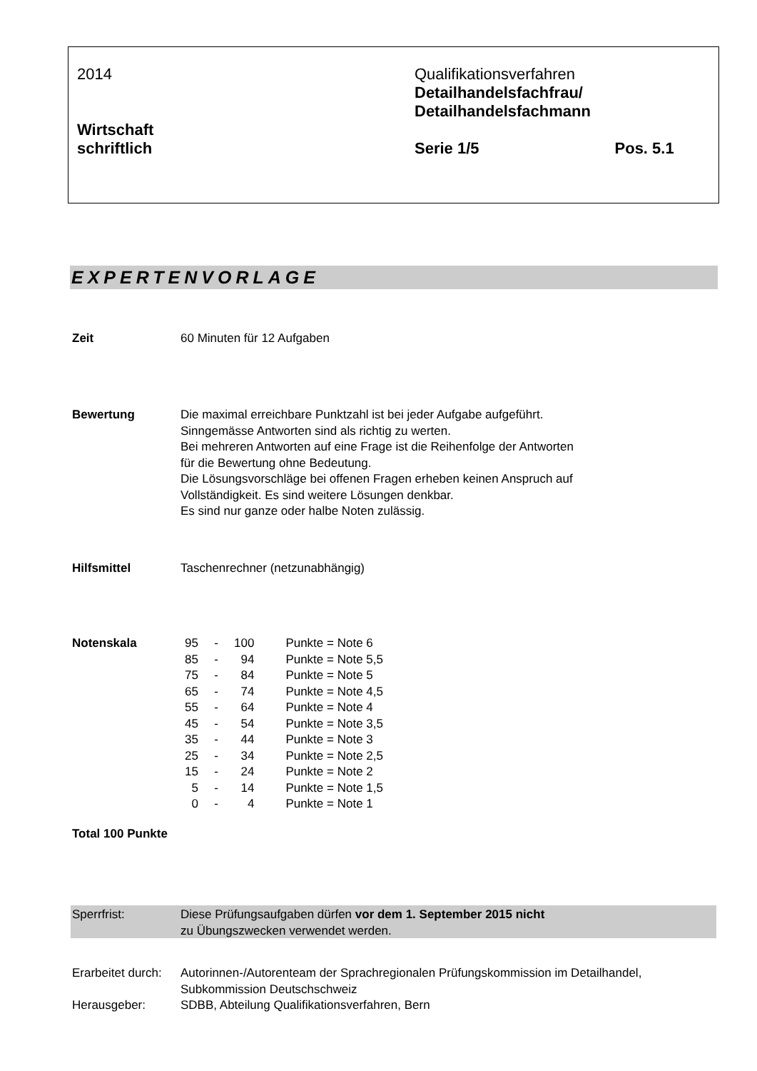2014
Wirtschaft
schriftlich
Qualifikationsverfahren
Detailhandelsfachfrau/
Detailhandelsfachmann
Serie 1/5 Pos. 5.1
EXPERTENVORLAGE
Zeit 60 Minuten für 12 Aufgaben
Bewertung Die maximal erreichbare Punktzahl ist bei jeder Aufgabe aufgeführt.
Sinngemässe Antworten sind als richtig zu werten.
Bei mehreren Antworten auf eine Frage ist die Reihenfolge der Antworten
für die Bewertung ohne Bedeutung.
Die Lösungsvorschläge bei offenen Fragen erheben keinen Anspruch auf
Vollständigkeit. Es sind weitere Lösungen denkbar.
Es sind nur ganze oder halbe Noten zulässig.
Hilfsmittel Taschenrechner (netzunabhängig)
Notenskala
| 95 | - | 100 | Punkte = Note 6 |
| 85 | - | 94 | Punkte = Note 5,5 |
| 75 | - | 84 | Punkte = Note 5 |
| 65 | - | 74 | Punkte = Note 4,5 |
| 55 | - | 64 | Punkte = Note 4 |
| 45 | - | 54 | Punkte = Note 3,5 |
| 35 | - | 44 | Punkte = Note 3 |
| 25 | - | 34 | Punkte = Note 2,5 |
| 15 | - | 24 | Punkte = Note 2 |
| 5 | - | 14 | Punkte = Note 1,5 |
| 0 | - | 4 | Punkte = Note 1 |
Total 100 Punkte
Sperrfrist: Diese Prüfungsaufgaben dürfen vor dem 1. September 2015 nicht
zu Übungszwecken verwendet werden.
Erarbeitet durch:
Autorinnen-/Autorenteam der Sprachregionalen Prüfungskommission im Detailhandel,
Subkommission Deutschschweiz
Herausgeber: SDBB, Abteilung Qualifikationsverfahren, Bern